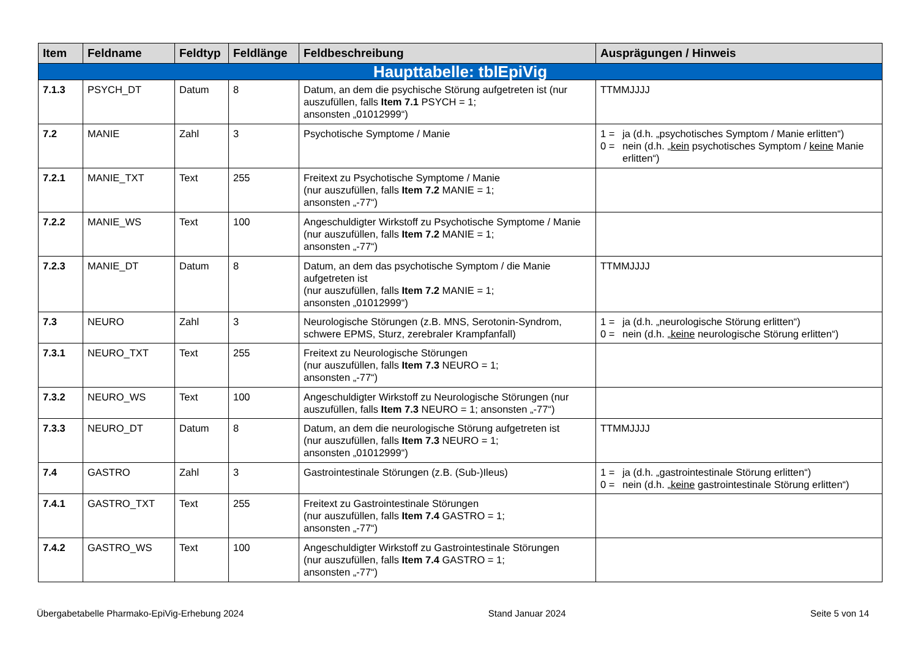| Item | Feldname | Feldtyp | Feldlänge | Feldbeschreibung | Ausprägungen / Hinweis |
| --- | --- | --- | --- | --- | --- |
| Haupttabelle: tblEpiVig | | | | | |
| 7.1.3 | PSYCH_DT | Datum | 8 | Datum, an dem die psychische Störung aufgetreten ist (nur auszufüllen, falls Item 7.1 PSYCH = 1; ansonsten „01012999“) | TTMMJJJJ |
| 7.2 | MANIE | Zahl | 3 | Psychotische Symptome / Manie | 1 = ja (d.h. „psychotisches Symptom / Manie erlitten“) 0 = nein (d.h. „ kein psychotisches Symptom / keine Manie erlitten“) |
| 7.2.1 | MANIE_TXT | Text | 255 | Freitext zu Psychotische Symptome / Manie (nur auszufüllen, falls Item 7.2 MANIE = 1; ansonsten „-77“) | |
| 7.2.2 | MANIE_WS | Text | 100 | Angeschuldigter Wirkstoff zu Psychotische Symptome / Manie (nur auszufüllen, falls Item 7.2 MANIE = 1; ansonsten „-77“) | |
| 7.2.3 | MANIE_DT | Datum | 8 | Datum, an dem das psychotische Symptom / die Manie aufgetreten ist (nur auszufüllen, falls Item 7.2 MANIE = 1; ansonsten „01012999“) | TTMMJJJJ |
| 7.3 | NEURO | Zahl | 3 | Neurologische Störungen (z.B. MNS, Serotonin-Syndrom, schwere EPMS, Sturz, zerebraler Krampfanfall) | 1 = ja (d.h. „neurologische Störung erlitten“) 0 = nein (d.h. „ keine neurologische Störung erlitten“) |
| 7.3.1 | NEURO_TXT | Text | 255 | Freitext zu Neurologische Störungen (nur auszufüllen, falls Item 7.3 NEURO = 1; ansonsten „-77“) | |
| 7.3.2 | NEURO_WS | Text | 100 | Angeschuldigter Wirkstoff zu Neurologische Störungen (nur auszufüllen, falls Item 7.3 NEURO = 1; ansonsten „-77“) | |
| 7.3.3 | NEURO_DT | Datum | 8 | Datum, an dem die neurologische Störung aufgetreten ist (nur auszufüllen, falls Item 7.3 NEURO = 1; ansonsten „01012999“) | TTMMJJJJ |
| 7.4 | GASTRO | Zahl | 3 | Gastrointestinale Störungen (z.B. (Sub-)Ileus) | 1 = ja (d.h. „gastrointestinale Störung erlitten“) 0 = nein (d.h. „ keine gastrointestinale Störung erlitten“) |
| 7.4.1 | GASTRO_TXT | Text | 255 | Freitext zu Gastrointestinale Störungen (nur auszufüllen, falls Item 7.4 GASTRO = 1; ansonsten „-77“) | |
| 7.4.2 | GASTRO_WS | Text | 100 | Angeschuldigter Wirkstoff zu Gastrointestinale Störungen (nur auszufüllen, falls Item 7.4 GASTRO = 1; ansonsten „-77“) | |
Übergabetabelle Pharmako-EpiVig-Erhebung 2024 Stand Januar 2024 Seite 5 von 14